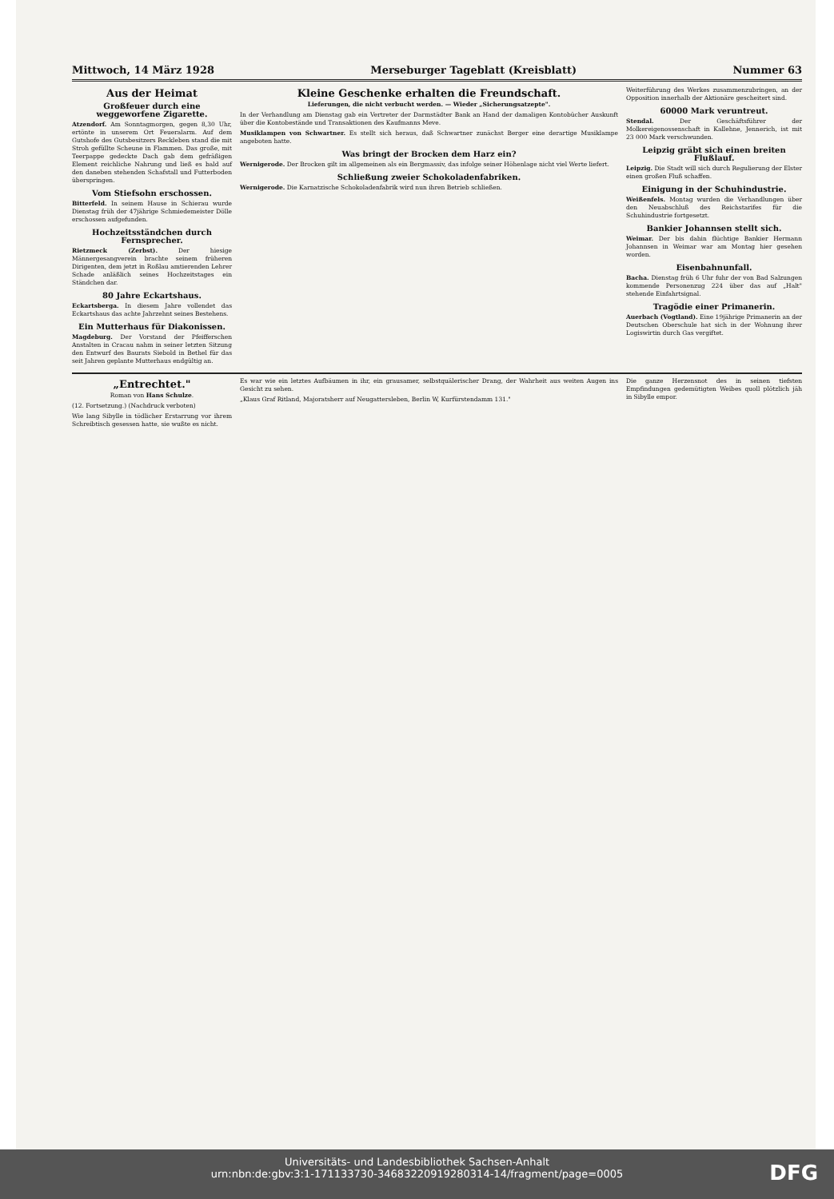Mittwoch, 14 März 1928 Merseburger Tageblatt (Kreisblatt) Nummer 63
Aus der Heimat
Großfeuer durch eine weggeworfene Zigarette.
Atzendorf. Am Sonntagmorgen, gegen 8,30 Uhr, ertönte in unserem Ort Feueralarm. Auf dem Gutshofe des Gutsbesitzers Reckleben stand die mit Stroh gefüllte Scheune in Flammen. Das große, mit Teerpappe gedeckte Dach gab dem gefräßigen Element reichliche Nahrung und ließ es bald auf den daneben stehenden Schafstall und Futterboden überspringen.
Vom Stiefsohn erschossen.
Bitterfeld. In seinem Hause in Schierau wurde Dienstag früh der 47jährige Schmiedemeister Dölle erschossen aufgefunden.
Hochzeitsständchen durch Fernsprecher.
Rietzmeck (Zerbst). Der hiesige Männergesangverein brachte seinem früheren Dirigenten, dem jetzt in Roßlau amtierenden Lehrer Schade anläßlich seines Hochzeitstages ein Ständchen dar.
80 Jahre Eckartshaus.
Eckartsberga. In diesem Jahre vollendet das Eckartshaus das achte Jahrzehnt seines Bestehens.
Ein Mutterhaus für Diakonissen.
Magdeburg. Der Vorstand der Pfeifferschen Anstalten in Cracau nahm in seiner letzten Sitzung den Entwurf des Baurats Siebold in Bethel für das seit Jahren geplante Mutterhaus endgültig an.
Kleine Geschenke erhalten die Freundschaft.
Lieferungen, die nicht verbucht werden. — Wieder „Sicherungsatzepte".
In der Verhandlung am Dienstag gab ein Vertreter der Darmstädter Bank an Hand der damaligen Kontobücher Auskunft über die Kontobestände und Transaktionen des Kaufmanns Meve.
Musiklampen von Schwartner. Es stellt sich heraus, daß Schwartner zunächst Berger eine derartige Musiklampe angeboten hatte.
Was bringt der Brocken dem Harz ein?
Wernigerode. Der Brocken gilt im allgemeinen als ein Bergmassiv, das infolge seiner Höhenlage nicht viel Werte liefert.
Schließung zweier Schokoladenfabriken.
Wernigerode. Die Karnatzische Schokoladenfabrik wird nun ihren Betrieb schließen.
Weiterführung des Werkes zusammenzubringen, an der Opposition innerhalb der Aktionäre gescheitert sind.
60000 Mark veruntreut.
Stendal. Der Geschäftsführer der Molkereigenossenschaft in Kallehne, Jennerich, ist mit 23 000 Mark verschwunden.
Leipzig gräbt sich einen breiten Flußlauf.
Leipzig. Die Stadt will sich durch Regulierung der Elster einen großen Fluß schaffen.
Einigung in der Schuhindustrie.
Weißenfels. Montag wurden die Verhandlungen über den Neuabschluß des Reichstarifes für die Schuhindustrie fortgesetzt.
Bankier Johannsen stellt sich.
Weimar. Der bis dahin flüchtige Bankier Hermann Johannsen in Weimar war am Montag hier gesehen worden.
Eisenbahnunfall.
Bacha. Dienstag früh 6 Uhr fuhr der von Bad Salzungen kommende Personenzug 224 über das auf „Halt" stehende Einfahrtsignal.
Tragödie einer Primanerin.
Auerbach (Vogtland). Eine 19jährige Primanerin an der Deutschen Oberschule hat sich in der Wohnung ihrer Logiswirtin durch Gas vergiftet.
„Entrechtet."
Roman von Hans Schulze.
(12. Fortsetzung.) (Nachdruck verboten)
Wie lang Sibylle in tödlicher Erstarrung vor ihrem Schreibtisch gesessen hatte, sie wußte es nicht.
Es war wie ein letztes Aufbäumen in ihr, ein grausamer, selbstquälerischer Drang, der Wahrheit aus weiten Augen ins Gesicht zu sehen.
„Klaus Graf Ritland, Majoratsherr auf Neugattersleben, Berlin W, Kurfürstendamm 131."
Die ganze Herzensnot des in seinen tiefsten Empfindungen gedemütigten Weibes quoll plötzlich jäh in Sibylle empor.
Universitäts- und Landesbibliothek Sachsen-Anhalt
urn:nbn:de:gbv:3:1-171133730-34683220919280314-14/fragment/page=0005
DFG